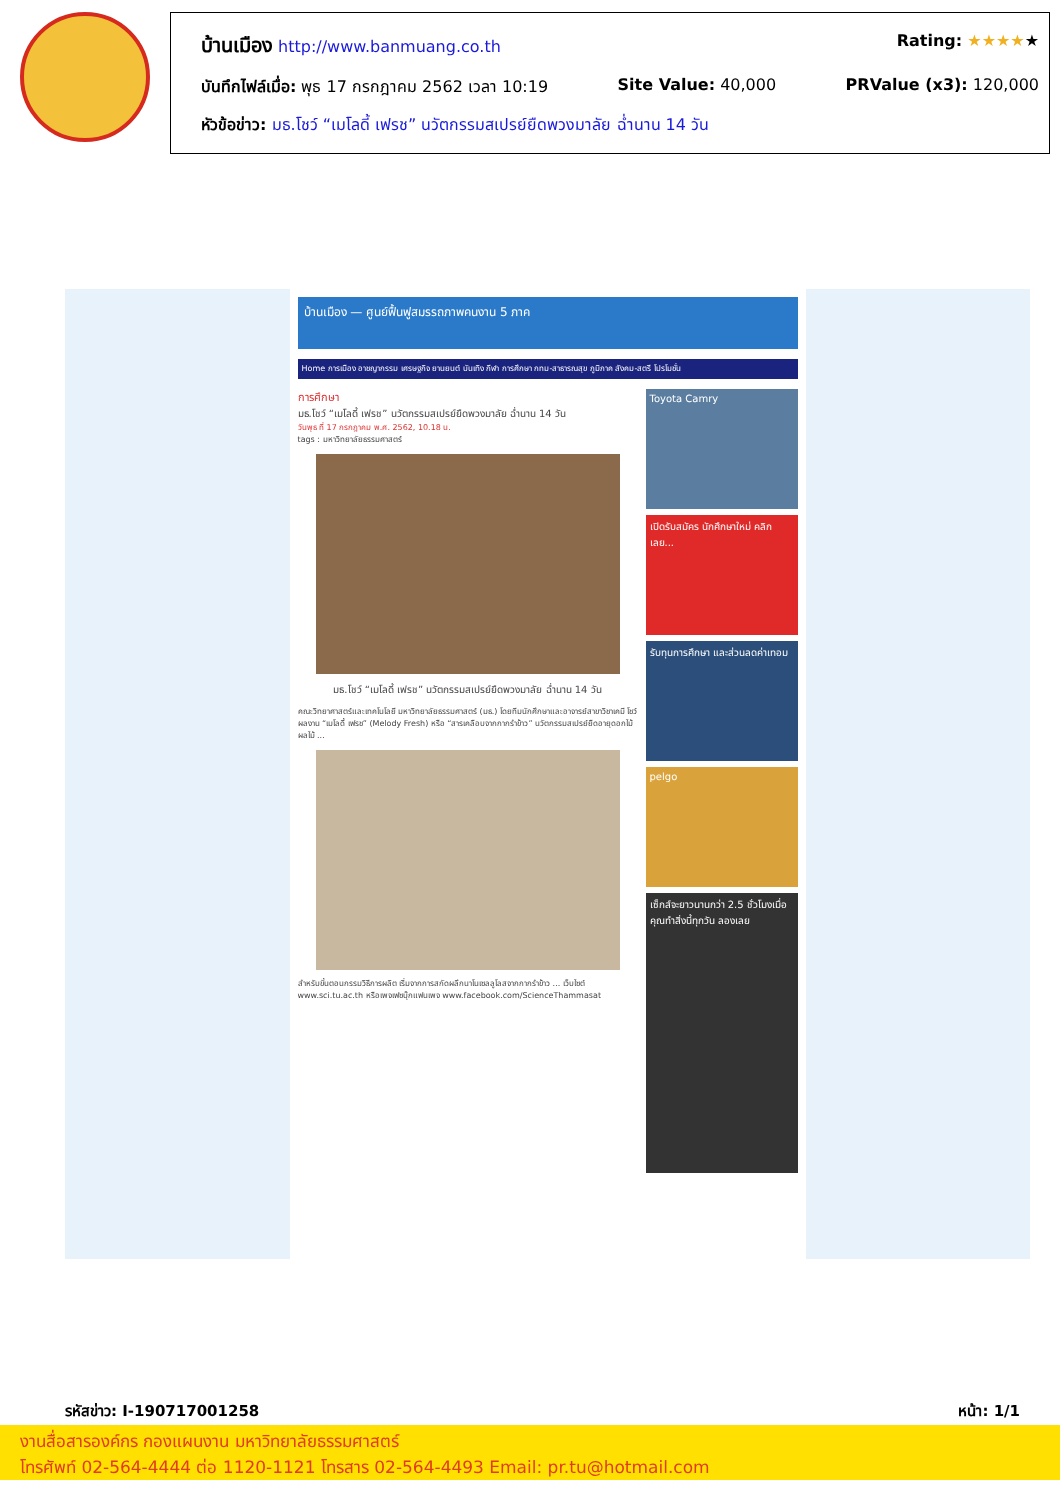บ้านเมือง http://www.banmuang.co.th Rating: ★★★★★
บันทึกไฟล์เมื่อ: พุธ 17 กรกฎาคม 2562 เวลา 10:19 Site Value: 40,000 PRValue (x3): 120,000
หัวข้อข่าว: มธ.โชว์ “เมโลดี้ เฟรช” นวัตกรรมสเปรย์ยืดพวงมาลัย ฉ่ำนาน 14 วัน
บ้านเมือง — ศูนย์ฟื้นฟูสมรรถภาพคนงาน 5 ภาค
Home การเมือง อาชญากรรม เศรษฐกิจ ยานยนต์ บันเทิง กีฬา การศึกษา กทม-สาธารณสุข ภูมิภาค สังคม-สตรี โปรโมชั่น
การศึกษา
มธ.โชว์ “เมโลดี้ เฟรช” นวัตกรรมสเปรย์ยืดพวงมาลัย ฉ่ำนาน 14 วัน
วันพุธ ที่ 17 กรกฎาคม พ.ศ. 2562, 10.18 น.
tags : มหาวิทยาลัยธรรมศาสตร์
มธ.โชว์ “เมโลดี้ เฟรช” นวัตกรรมสเปรย์ยืดพวงมาลัย ฉ่ำนาน 14 วัน
คณะวิทยาศาสตร์และเทคโนโลยี มหาวิทยาลัยธรรมศาสตร์ (มธ.) โดยทีมนักศึกษาและอาจารย์สาขาวิชาเคมี โชว์ผลงาน “เมโลดี้ เฟรช” (Melody Fresh) หรือ “สารเคลือบจากกากรำข้าว” นวัตกรรมสเปรย์ยืดอายุดอกไม้ ผลไม้ ...
สำหรับขั้นตอนกรรมวิธีการผลิต เริ่มจากการสกัดผลึกนาโนเซลลูโลสจากกากรำข้าว ... เว็บไซต์ www.sci.tu.ac.th หรือเพจเฟซบุ๊กแฟนเพจ www.facebook.com/ScienceThammasat
Toyota Camry
เปิดรับสมัคร นักศึกษาใหม่ คลิกเลย...
รับทุนการศึกษา และส่วนลดค่าเทอม
pelgo
เซ็กส์จะยาวนานกว่า 2.5 ชั่วโมงเมื่อคุณทำสิ่งนี้ทุกวัน ลองเลย
รหัสข่าว: I-190717001258 หน้า: 1/1
งานสื่อสารองค์กร กองแผนงาน มหาวิทยาลัยธรรมศาสตร์
โทรศัพท์ 02-564-4444 ต่อ 1120-1121 โทรสาร 02-564-4493 Email: pr.tu@hotmail.com